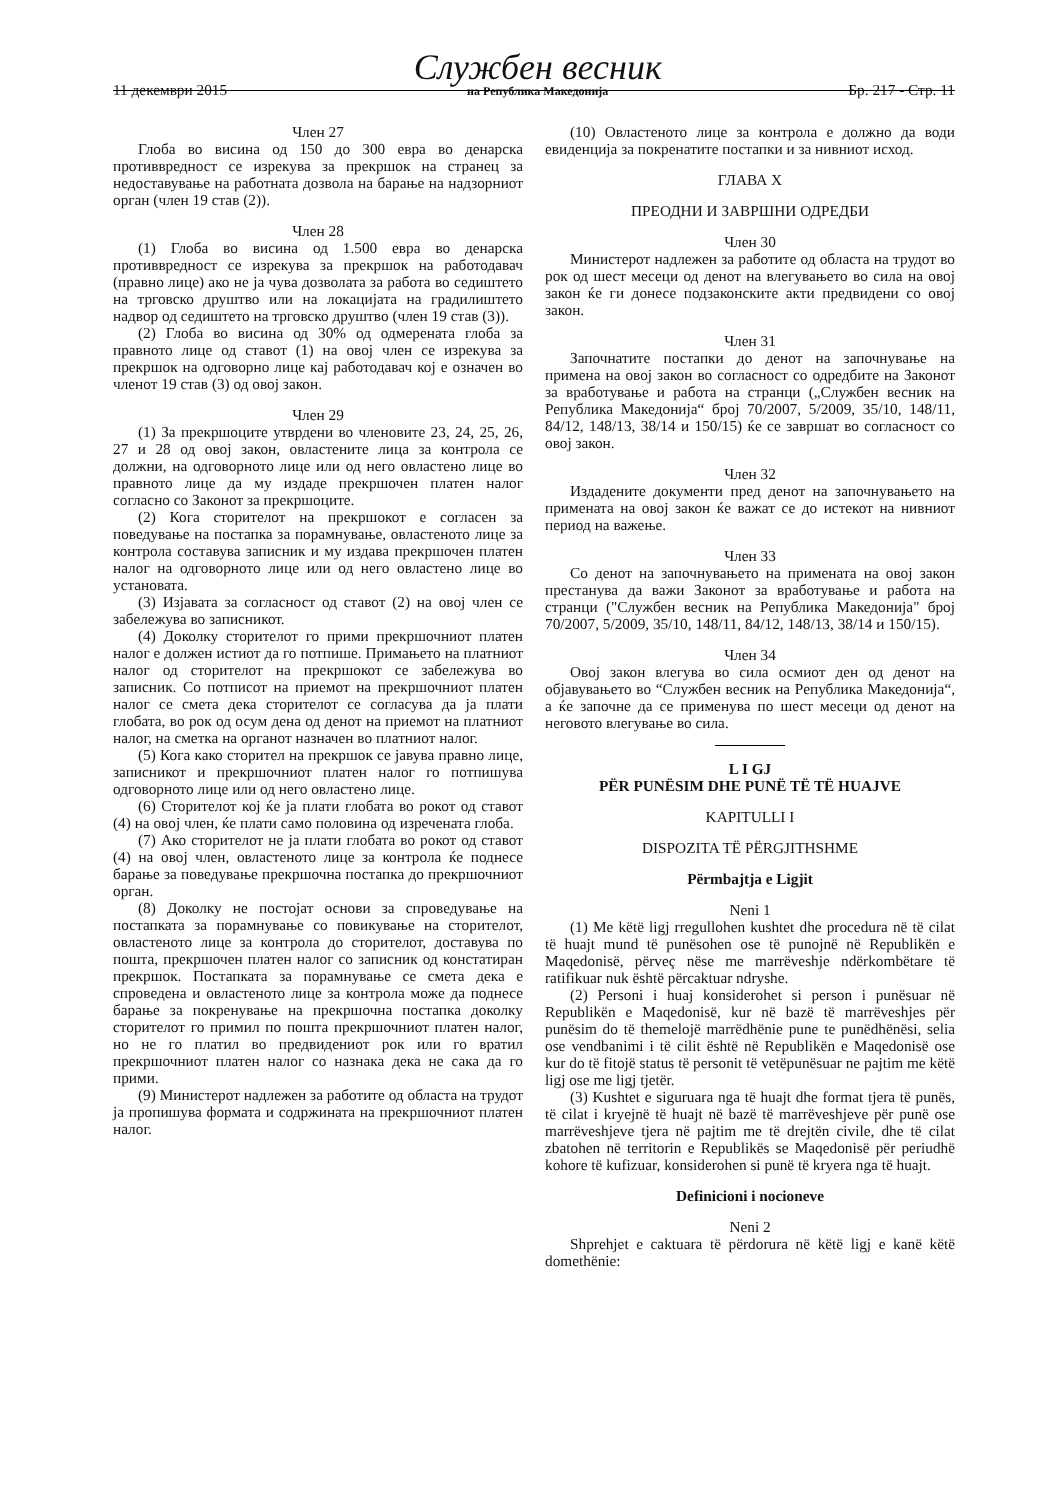11 декември 2015 Службен весник
на Република Македонија Бр. 217 - Стр. 11
Член 27
Глоба во висина од 150 до 300 евра во денарска противвредност се изрекува за прекршок на странец за недоставување на работната дозвола на барање на надзорниот орган (член 19 став (2)).
Член 28
(1) Глоба во висина од 1.500 евра во денарска противвредност се изрекува за прекршок на работодавач (правно лице) ако не ја чува дозволата за работа во седиштето на трговско друштво или на локацијата на градилиштето надвор од седиштето на трговско друштво (член 19 став (3)).
(2) Глоба во висина од 30% од одмерената глоба за правното лице од ставот (1) на овој член се изрекува за прекршок на одговорно лице кај работодавач кој е означен во членот 19 став (3) од овој закон.
Член 29
(1) За прекршоците утврдени во членовите 23, 24, 25, 26, 27 и 28 од овој закон, овластените лица за контрола се должни, на одговорното лице или од него овластено лице во правното лице да му издаде прекршочен платен налог согласно со Законот за прекршоците.
(2) Кога сторителот на прекршокот е согласен за поведување на постапка за порамнување, овластеното лице за контрола составува записник и му издава прекршочен платен налог на одговорното лице или од него овластено лице во установата.
(3) Изјавата за согласност од ставот (2) на овој член се забележува во записникот.
(4) Доколку сторителот го прими прекршочниот платен налог е должен истиот да го потпише. Примањето на платниот налог од сторителот на прекршокот се забележува во записник. Со потписот на приемот на прекршочниот платен налог се смета дека сторителот се согласува да ја плати глобата, во рок од осум дена од денот на приемот на платниот налог, на сметка на органот назначен во платниот налог.
(5) Кога како сторител на прекршок се јавува правно лице, записникот и прекршочниот платен налог го потпишува одговорното лице или од него овластено лице.
(6) Сторителот кој ќе ја плати глобата во рокот од ставот (4) на овој член, ќе плати само половина од изречената глоба.
(7) Ако сторителот не ја плати глобата во рокот од ставот (4) на овој член, овластеното лице за контрола ќе поднесе барање за поведување прекршочна постапка до прекршочниот орган.
(8) Доколку не постојат основи за спроведување на постапката за порамнување со повикување на сторителот, овластеното лице за контрола до сторителот, доставува по пошта, прекршочен платен налог со записник од констатиран прекршок. Постапката за порамнување се смета дека е спроведена и овластеното лице за контрола може да поднесе барање за покренување на прекршочна постапка доколку сторителот го примил по пошта прекршочниот платен налог, но не го платил во предвидениот рок или го вратил прекршочниот платен налог со назнака дека не сака да го прими.
(9) Министерот надлежен за работите од областа на трудот ја пропишува формата и содржината на прекршочниот платен налог.
(10) Овластеното лице за контрола е должно да води евиденција за покренатите постапки и за нивниот исход.
ГЛАВА X
ПРЕОДНИ И ЗАВРШНИ ОДРЕДБИ
Член 30
Министерот надлежен за работите од областа на трудот во рок од шест месеци од денот на влегувањето во сила на овој закон ќе ги донесе подзаконските акти предвидени со овој закон.
Член 31
Започнатите постапки до денот на започнување на примена на овој закон во согласност со одредбите на Законот за вработување и работа на странци („Службен весник на Република Македонија“ број 70/2007, 5/2009, 35/10, 148/11, 84/12, 148/13, 38/14 и 150/15) ќе се завршат во согласност со овој закон.
Член 32
Издадените документи пред денот на започнувањето на примената на овој закон ќе важат се до истекот на нивниот период на важење.
Член 33
Со денот на започнувањето на примената на овој закон престанува да важи Законот за вработување и работа на странци ("Службен весник на Република Македонија" број 70/2007, 5/2009, 35/10, 148/11, 84/12, 148/13, 38/14 и 150/15).
Член 34
Овој закон влегува во сила осмиот ден од денот на објавувањето во “Службен весник на Република Македонија“, а ќе започне да се применува по шест месеци од денот на неговото влегување во сила.
L I GJ
PËR PUNËSIM DHE PUNË TË TË HUAJVE
KAPITULLI I
DISPOZITA TË PËRGJITHSHME
Përmbajtja e Ligjit
Neni 1
(1) Me këtë ligj rregullohen kushtet dhe procedura në të cilat të huajt mund të punësohen ose të punojnë në Republikën e Maqedonisë, përveç nëse me marrëveshje ndërkombëtare të ratifikuar nuk është përcaktuar ndryshe.
(2) Personi i huaj konsiderohet si person i punësuar në Republikën e Maqedonisë, kur në bazë të marrëveshjes për punësim do të themelojë marrëdhënie pune te punëdhënësi, selia ose vendbanimi i të cilit është në Republikën e Maqedonisë ose kur do të fitojë status të personit të vetëpunësuar ne pajtim me këtë ligj ose me ligj tjetër.
(3) Kushtet e siguruara nga të huajt dhe format tjera të punës, të cilat i kryejnë të huajt në bazë të marrëveshjeve për punë ose marrëveshjeve tjera në pajtim me të drejtën civile, dhe të cilat zbatohen në territorin e Republikës se Maqedonisë për periudhë kohore të kufizuar, konsiderohen si punë të kryera nga të huajt.
Definicioni i nocioneve
Neni 2
Shprehjet e caktuara të përdorura në këtë ligj e kanë këtë domethënie: